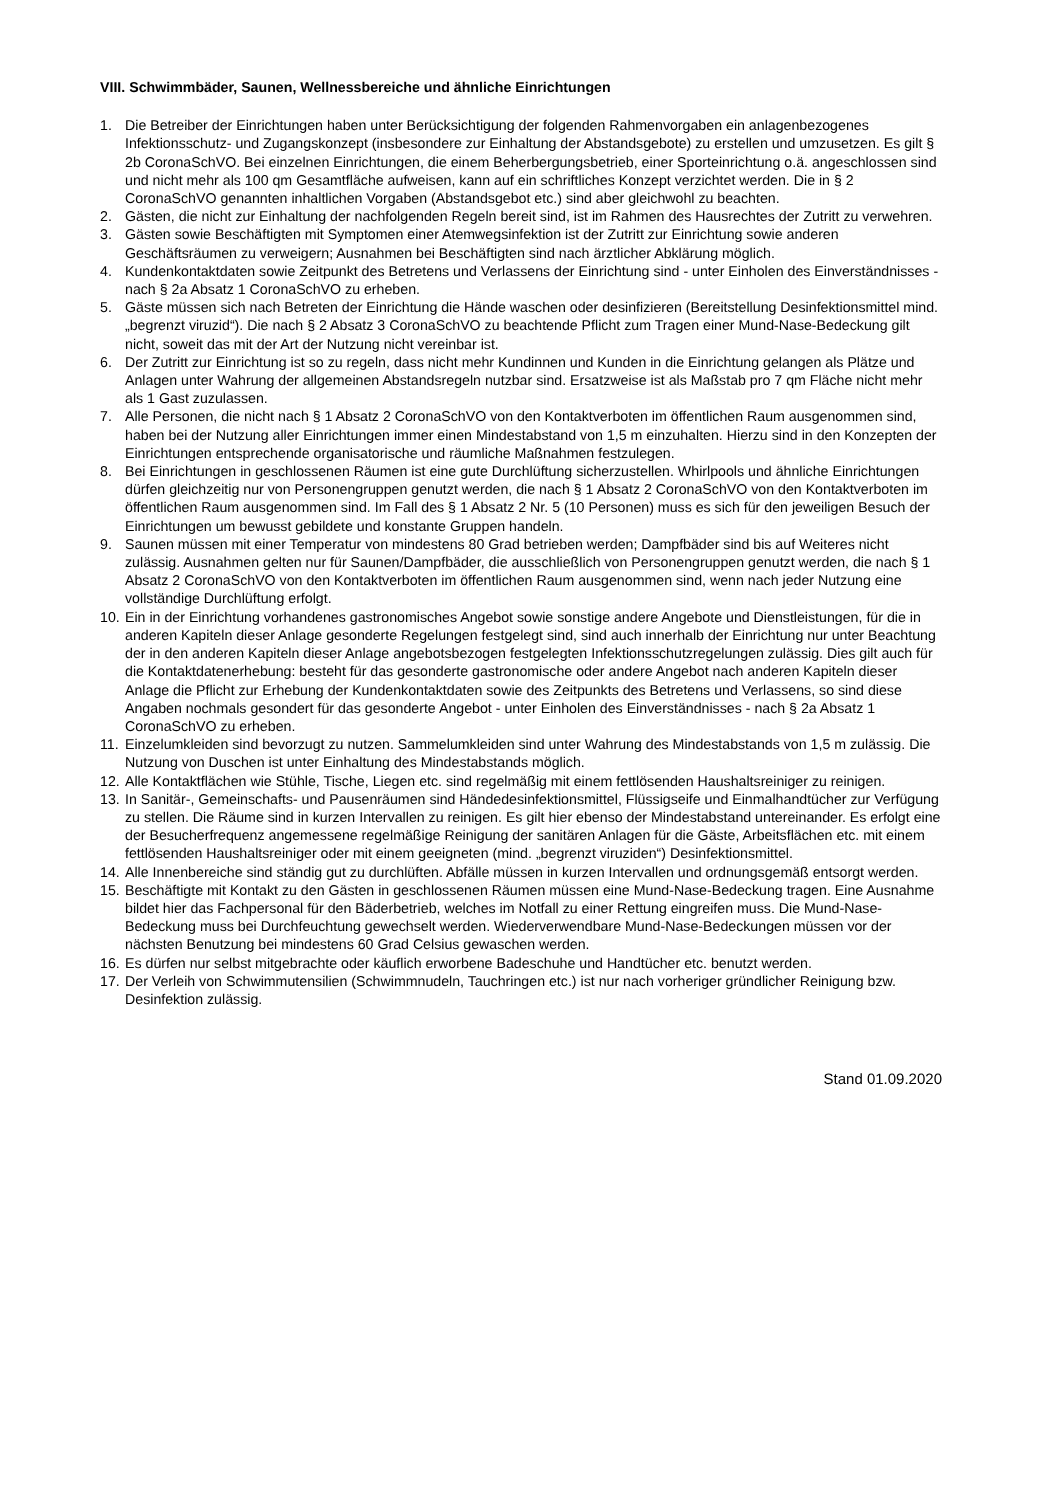VIII. Schwimmbäder, Saunen, Wellnessbereiche und ähnliche Einrichtungen
1. Die Betreiber der Einrichtungen haben unter Berücksichtigung der folgenden Rahmenvorgaben ein anlagenbezogenes Infektionsschutz- und Zugangskonzept (insbesondere zur Einhaltung der Abstandsgebote) zu erstellen und umzusetzen. Es gilt § 2b CoronaSchVO. Bei einzelnen Einrichtungen, die einem Beherbergungsbetrieb, einer Sporteinrichtung o.ä. angeschlossen sind und nicht mehr als 100 qm Gesamtfläche aufweisen, kann auf ein schriftliches Konzept verzichtet werden. Die in § 2 CoronaSchVO genannten inhaltlichen Vorgaben (Abstandsgebot etc.) sind aber gleichwohl zu beachten.
2. Gästen, die nicht zur Einhaltung der nachfolgenden Regeln bereit sind, ist im Rahmen des Hausrechtes der Zutritt zu verwehren.
3. Gästen sowie Beschäftigten mit Symptomen einer Atemwegsinfektion ist der Zutritt zur Einrichtung sowie anderen Geschäftsräumen zu verweigern; Ausnahmen bei Beschäftigten sind nach ärztlicher Abklärung möglich.
4. Kundenkontaktdaten sowie Zeitpunkt des Betretens und Verlassens der Einrichtung sind - unter Einholen des Einverständnisses - nach § 2a Absatz 1 CoronaSchVO zu erheben.
5. Gäste müssen sich nach Betreten der Einrichtung die Hände waschen oder desinfizieren (Bereitstellung Desinfektionsmittel mind. „begrenzt viruzid“). Die nach § 2 Absatz 3 CoronaSchVO zu beachtende Pflicht zum Tragen einer Mund-Nase-Bedeckung gilt nicht, soweit das mit der Art der Nutzung nicht vereinbar ist.
6. Der Zutritt zur Einrichtung ist so zu regeln, dass nicht mehr Kundinnen und Kunden in die Einrichtung gelangen als Plätze und Anlagen unter Wahrung der allgemeinen Abstandsregeln nutzbar sind. Ersatzweise ist als Maßstab pro 7 qm Fläche nicht mehr als 1 Gast zuzulassen.
7. Alle Personen, die nicht nach § 1 Absatz 2 CoronaSchVO von den Kontaktverboten im öffentlichen Raum ausgenommen sind, haben bei der Nutzung aller Einrichtungen immer einen Mindestabstand von 1,5 m einzuhalten. Hierzu sind in den Konzepten der Einrichtungen entsprechende organisatorische und räumliche Maßnahmen festzulegen.
8. Bei Einrichtungen in geschlossenen Räumen ist eine gute Durchlüftung sicherzustellen. Whirlpools und ähnliche Einrichtungen dürfen gleichzeitig nur von Personengruppen genutzt werden, die nach § 1 Absatz 2 CoronaSchVO von den Kontaktverboten im öffentlichen Raum ausgenommen sind. Im Fall des § 1 Absatz 2 Nr. 5 (10 Personen) muss es sich für den jeweiligen Besuch der Einrichtungen um bewusst gebildete und konstante Gruppen handeln.
9. Saunen müssen mit einer Temperatur von mindestens 80 Grad betrieben werden; Dampfbäder sind bis auf Weiteres nicht zulässig. Ausnahmen gelten nur für Saunen/Dampfbäder, die ausschließlich von Personengruppen genutzt werden, die nach § 1 Absatz 2 CoronaSchVO von den Kontaktverboten im öffentlichen Raum ausgenommen sind, wenn nach jeder Nutzung eine vollständige Durchlüftung erfolgt.
10. Ein in der Einrichtung vorhandenes gastronomisches Angebot sowie sonstige andere Angebote und Dienstleistungen, für die in anderen Kapiteln dieser Anlage gesonderte Regelungen festgelegt sind, sind auch innerhalb der Einrichtung nur unter Beachtung der in den anderen Kapiteln dieser Anlage angebotsbezogen festgelegten Infektionsschutzregelungen zulässig. Dies gilt auch für die Kontaktdatenerhebung: besteht für das gesonderte gastronomische oder andere Angebot nach anderen Kapiteln dieser Anlage die Pflicht zur Erhebung der Kundenkontaktdaten sowie des Zeitpunkts des Betretens und Verlassens, so sind diese Angaben nochmals gesondert für das gesonderte Angebot - unter Einholen des Einverständnisses - nach § 2a Absatz 1 CoronaSchVO zu erheben.
11. Einzelumkleiden sind bevorzugt zu nutzen. Sammelumkleiden sind unter Wahrung des Mindestabstands von 1,5 m zulässig. Die Nutzung von Duschen ist unter Einhaltung des Mindestabstands möglich.
12. Alle Kontaktflächen wie Stühle, Tische, Liegen etc. sind regelmäßig mit einem fettlösenden Haushaltsreiniger zu reinigen.
13. In Sanitär-, Gemeinschafts- und Pausenräumen sind Händedesinfektionsmittel, Flüssigseife und Einmalhandtücher zur Verfügung zu stellen. Die Räume sind in kurzen Intervallen zu reinigen. Es gilt hier ebenso der Mindestabstand untereinander. Es erfolgt eine der Besucherfrequenz angemessene regelmäßige Reinigung der sanitären Anlagen für die Gäste, Arbeitsflächen etc. mit einem fettlösenden Haushaltsreiniger oder mit einem geeigneten (mind. „begrenzt viruziden“) Desinfektionsmittel.
14. Alle Innenbereiche sind ständig gut zu durchlüften. Abfälle müssen in kurzen Intervallen und ordnungsgemäß entsorgt werden.
15. Beschäftigte mit Kontakt zu den Gästen in geschlossenen Räumen müssen eine Mund-Nase-Bedeckung tragen. Eine Ausnahme bildet hier das Fachpersonal für den Bäderbetrieb, welches im Notfall zu einer Rettung eingreifen muss. Die Mund-Nase-Bedeckung muss bei Durchfeuchtung gewechselt werden. Wiederverwendbare Mund-Nase-Bedeckungen müssen vor der nächsten Benutzung bei mindestens 60 Grad Celsius gewaschen werden.
16. Es dürfen nur selbst mitgebrachte oder käuflich erworbene Badeschuhe und Handtücher etc. benutzt werden.
17. Der Verleih von Schwimmutensilien (Schwimmnudeln, Tauchringen etc.) ist nur nach vorheriger gründlicher Reinigung bzw. Desinfektion zulässig.
Stand 01.09.2020